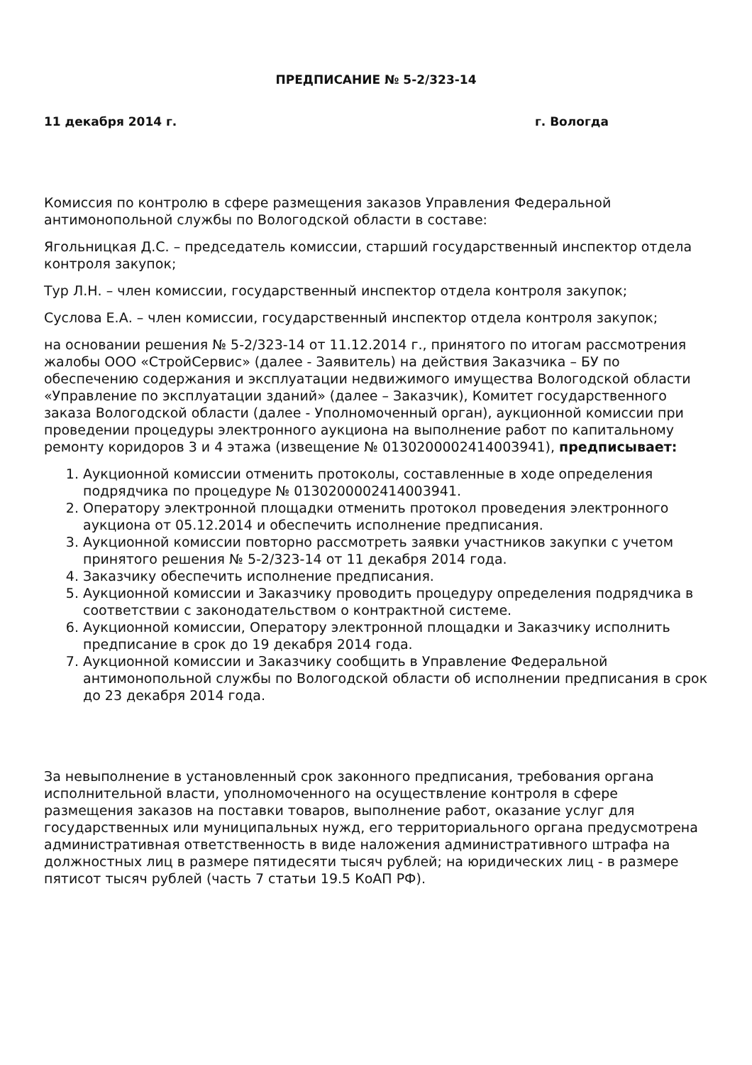ПРЕДПИСАНИЕ № 5-2/323-14
11 декабря 2014 г. г. Вологда
Комиссия по контролю в сфере размещения заказов Управления Федеральной антимонопольной службы по Вологодской области в составе:
Ягольницкая Д.С. – председатель комиссии, старший государственный инспектор отдела контроля закупок;
Тур Л.Н. – член комиссии, государственный инспектор отдела контроля закупок;
Суслова Е.А. – член комиссии, государственный инспектор отдела контроля закупок;
на основании решения № 5-2/323-14 от 11.12.2014 г., принятого по итогам рассмотрения жалобы ООО «СтройСервис» (далее - Заявитель) на действия Заказчика – БУ по обеспечению содержания и эксплуатации недвижимого имущества Вологодской области «Управление по эксплуатации зданий» (далее – Заказчик), Комитет государственного заказа Вологодской области (далее - Уполномоченный орган), аукционной комиссии при проведении процедуры электронного аукциона на выполнение работ по капитальному ремонту коридоров 3 и 4 этажа (извещение № 0130200002414003941), предписывает:
1. Аукционной комиссии отменить протоколы, составленные в ходе определения подрядчика по процедуре № 0130200002414003941.
2. Оператору электронной площадки отменить протокол проведения электронного аукциона от 05.12.2014 и обеспечить исполнение предписания.
3. Аукционной комиссии повторно рассмотреть заявки участников закупки с учетом принятого решения № 5-2/323-14 от 11 декабря 2014 года.
4. Заказчику обеспечить исполнение предписания.
5. Аукционной комиссии и Заказчику проводить процедуру определения подрядчика в соответствии с законодательством о контрактной системе.
6. Аукционной комиссии, Оператору электронной площадки и Заказчику исполнить предписание в срок до 19 декабря 2014 года.
7. Аукционной комиссии и Заказчику сообщить в Управление Федеральной антимонопольной службы по Вологодской области об исполнении предписания в срок до 23 декабря 2014 года.
За невыполнение в установленный срок законного предписания, требования органа исполнительной власти, уполномоченного на осуществление контроля в сфере размещения заказов на поставки товаров, выполнение работ, оказание услуг для государственных или муниципальных нужд, его территориального органа предусмотрена административная ответственность в виде наложения административного штрафа на должностных лиц в размере пятидесяти тысяч рублей; на юридических лиц - в размере пятисот тысяч рублей (часть 7 статьи 19.5 КоАП РФ).